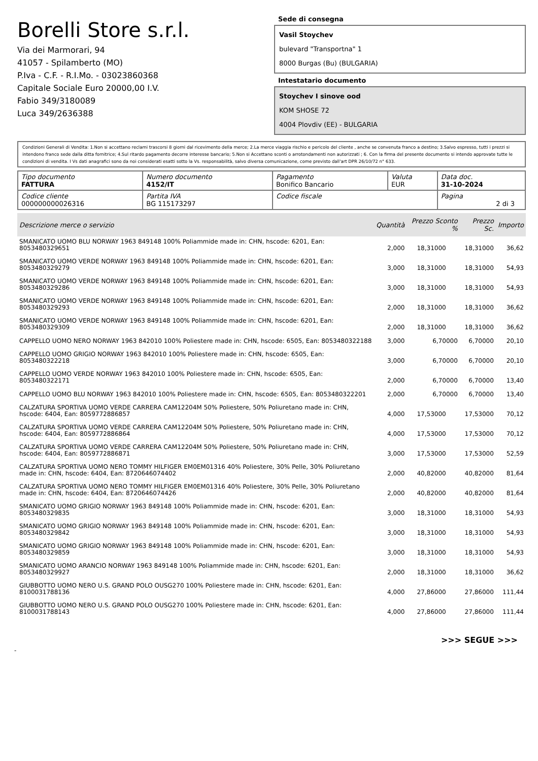Borelli Store s.r.l.
Via dei Marmorari, 94
41057 - Spilamberto (MO)
P.Iva - C.F. - R.I.Mo. - 03023860368
Capitale Sociale Euro 20000,00 I.V.
Fabio 349/3180089
Luca 349/2636388
Sede di consegna
Vasil Stoychev
bulevard "Transportna" 1
8000 Burgas (Bu) (BULGARIA)
Intestatario documento
Stoychev I sinove ood
KOM SHOSE 72
4004 Plovdiv (EE) - BULGARIA
Condizioni Generali di Vendita: 1.Non si accettano reclami trascorsi 8 giorni dal ricevimento della merce; 2.La merce viaggia rischio e pericolo del cliente , anche se convenuta franco a destino; 3.Salvo espresso, tutti i prezzi si intendono franco sede dalla ditta fornitrice; 4.Sul ritardo pagamento decorre interesse bancario; 5.Non si Accettano sconti o arrotondamenti non autorizzati ; 6. Con la firma del presente documento si intendo approvate tutte le condizioni di vendita. I Vs dati anagrafici sono da noi considerati esatti sotto la Vs. responsabilità, salvo diversa comunicazione, come previsto dall'art DPR 26/10/72 n° 633.
| Tipo documento FATTURA | Numero documento 4152/IT | Pagamento Bonifico Bancario | Valuta EUR | Data doc. 31-10-2024 |
| Codice cliente 000000000026316 | Partita IVA BG 115173297 | Codice fiscale | | Pagina 2 di 3 |
| Descrizione merce o servizio | Quantità | Prezzo Sconto % | Prezzo Sc. | Importo |
| --- | --- | --- | --- | --- |
| SMANICATO UOMO BLU NORWAY 1963 849148 100% Poliammide made in: CHN, hscode: 6201, Ean: 8053480329651 | 2,000 | 18,31000 | 18,31000 | 36,62 |
| SMANICATO UOMO VERDE NORWAY 1963 849148 100% Poliammide made in: CHN, hscode: 6201, Ean: 8053480329279 | 3,000 | 18,31000 | 18,31000 | 54,93 |
| SMANICATO UOMO VERDE NORWAY 1963 849148 100% Poliammide made in: CHN, hscode: 6201, Ean: 8053480329286 | 3,000 | 18,31000 | 18,31000 | 54,93 |
| SMANICATO UOMO VERDE NORWAY 1963 849148 100% Poliammide made in: CHN, hscode: 6201, Ean: 8053480329293 | 2,000 | 18,31000 | 18,31000 | 36,62 |
| SMANICATO UOMO VERDE NORWAY 1963 849148 100% Poliammide made in: CHN, hscode: 6201, Ean: 8053480329309 | 2,000 | 18,31000 | 18,31000 | 36,62 |
| CAPPELLO UOMO NERO NORWAY 1963 842010 100% Poliestere made in: CHN, hscode: 6505, Ean: 8053480322188 | 3,000 | 6,70000 | 6,70000 | 20,10 |
| CAPPELLO UOMO GRIGIO NORWAY 1963 842010 100% Poliestere made in: CHN, hscode: 6505, Ean: 8053480322218 | 3,000 | 6,70000 | 6,70000 | 20,10 |
| CAPPELLO UOMO VERDE NORWAY 1963 842010 100% Poliestere made in: CHN, hscode: 6505, Ean: 8053480322171 | 2,000 | 6,70000 | 6,70000 | 13,40 |
| CAPPELLO UOMO BLU NORWAY 1963 842010 100% Poliestere made in: CHN, hscode: 6505, Ean: 8053480322201 | 2,000 | 6,70000 | 6,70000 | 13,40 |
| CALZATURA SPORTIVA UOMO VERDE CARRERA CAM12204M 50% Poliestere, 50% Poliuretano made in: CHN, hscode: 6404, Ean: 8059772886857 | 4,000 | 17,53000 | 17,53000 | 70,12 |
| CALZATURA SPORTIVA UOMO VERDE CARRERA CAM12204M 50% Poliestere, 50% Poliuretano made in: CHN, hscode: 6404, Ean: 8059772886864 | 4,000 | 17,53000 | 17,53000 | 70,12 |
| CALZATURA SPORTIVA UOMO VERDE CARRERA CAM12204M 50% Poliestere, 50% Poliuretano made in: CHN, hscode: 6404, Ean: 8059772886871 | 3,000 | 17,53000 | 17,53000 | 52,59 |
| CALZATURA SPORTIVA UOMO NERO TOMMY HILFIGER EM0EM01316 40% Poliestere, 30% Pelle, 30% Poliuretano made in: CHN, hscode: 6404, Ean: 8720646074402 | 2,000 | 40,82000 | 40,82000 | 81,64 |
| CALZATURA SPORTIVA UOMO NERO TOMMY HILFIGER EM0EM01316 40% Poliestere, 30% Pelle, 30% Poliuretano made in: CHN, hscode: 6404, Ean: 8720646074426 | 2,000 | 40,82000 | 40,82000 | 81,64 |
| SMANICATO UOMO GRIGIO NORWAY 1963 849148 100% Poliammide made in: CHN, hscode: 6201, Ean: 8053480329835 | 3,000 | 18,31000 | 18,31000 | 54,93 |
| SMANICATO UOMO GRIGIO NORWAY 1963 849148 100% Poliammide made in: CHN, hscode: 6201, Ean: 8053480329842 | 3,000 | 18,31000 | 18,31000 | 54,93 |
| SMANICATO UOMO GRIGIO NORWAY 1963 849148 100% Poliammide made in: CHN, hscode: 6201, Ean: 8053480329859 | 3,000 | 18,31000 | 18,31000 | 54,93 |
| SMANICATO UOMO ARANCIO NORWAY 1963 849148 100% Poliammide made in: CHN, hscode: 6201, Ean: 8053480329927 | 2,000 | 18,31000 | 18,31000 | 36,62 |
| GIUBBOTTO UOMO NERO U.S. GRAND POLO OUSG270 100% Poliestere made in: CHN, hscode: 6201, Ean: 8100031788136 | 4,000 | 27,86000 | 27,86000 | 111,44 |
| GIUBBOTTO UOMO NERO U.S. GRAND POLO OUSG270 100% Poliestere made in: CHN, hscode: 6201, Ean: 8100031788143 | 4,000 | 27,86000 | 27,86000 | 111,44 |
>>> SEGUE >>>
-